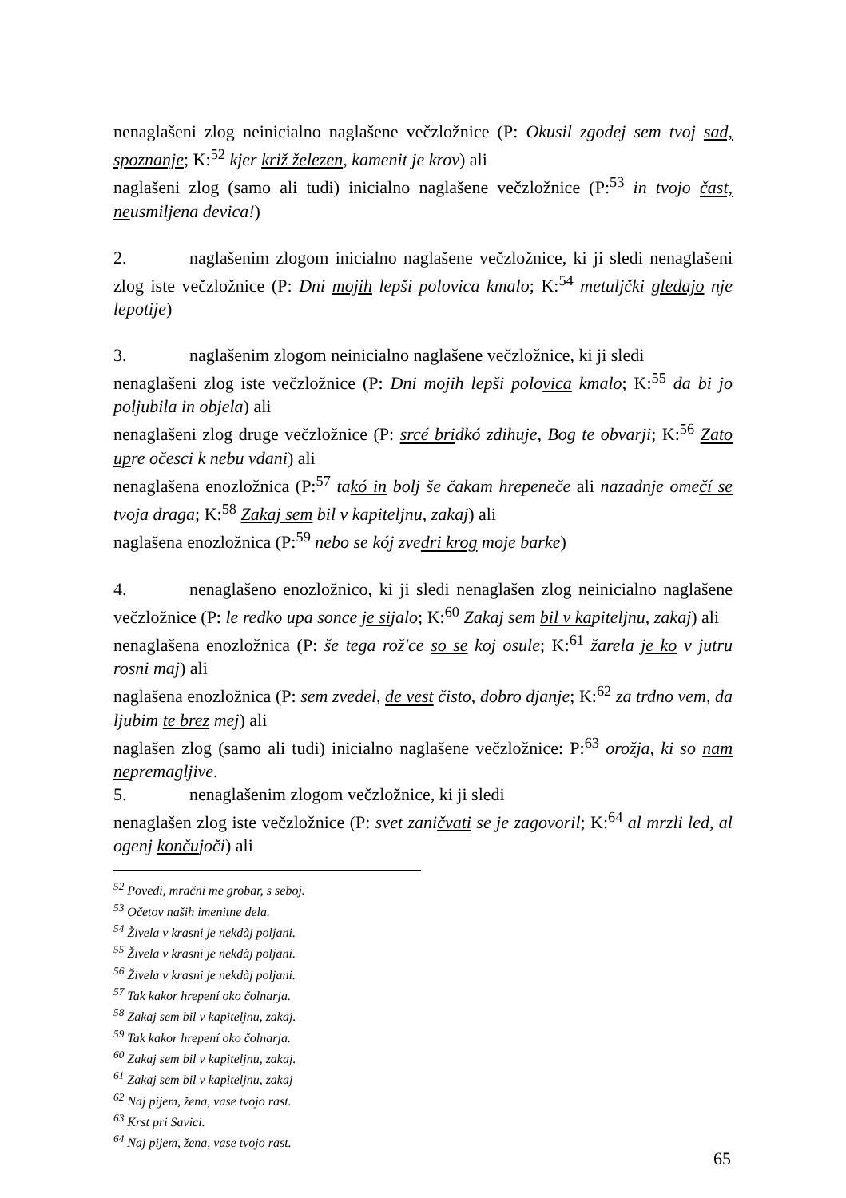nenaglašeni zlog neinicialno naglašene večzložnice (P: Okusil zgodej sem tvoj sad, spoznanje; K:<sup>52</sup> kjer križ železen, kamenit je krov) ali
naglašeni zlog (samo ali tudi) inicialno naglašene večzložnice (P:<sup>53</sup> in tvojo čast, neusmiljena devica!)
2. naglašenim zlogom inicialno naglašene večzložnice, ki ji sledi nenaglašeni zlog iste večzložnice (P: Dni mojih lepši polovica kmalo; K:<sup>54</sup> metuljčki gledajo nje lepotije)
3. naglašenim zlogom neinicialno naglašene večzložnice, ki ji sledi
nenaglašeni zlog iste večzložnice (P: Dni mojih lepši polovica kmalo; K:<sup>55</sup> da bi jo poljubila in objela) ali
nenaglašeni zlog druge večzložnice (P: srcé bridkó zdihuje, Bog te obvarji; K:<sup>56</sup> Zato upre očesci k nebu vdani) ali
nenaglašena enozložnica (P:<sup>57</sup> takó in bolj še čakam hrepeneče ali nazadnje omečí se tvoja draga; K:<sup>58</sup> Zakaj sem bil v kapiteljnu, zakaj) ali
naglašena enozložnica (P:<sup>59</sup> nebo se kój zvedri krog moje barke)
4. nenaglašeno enozložnico, ki ji sledi nenaglašen zlog neinicialno naglašene večzložnice (P: le redko upa sonce je sijalo; K:<sup>60</sup> Zakaj sem bil v kapiteljnu, zakaj) ali
nenaglašena enozložnica (P: še tega rož'ce so se koj osule; K:<sup>61</sup> žarela je ko v jutru rosni maj) ali
naglašena enozložnica (P: sem zvedel, de vest čisto, dobro djanje; K:<sup>62</sup> za trdno vem, da ljubim te brez mej) ali
naglašen zlog (samo ali tudi) inicialno naglašene večzložnice: P:<sup>63</sup> orožja, ki so nam nepremagljive.
5. nenaglašenim zlogom večzložnice, ki ji sledi
nenaglašen zlog iste večzložnice (P: svet zaničvati se je zagovoril; K:<sup>64</sup> al mrzli led, al ogenj končujoči) ali
<sup>52</sup> Povedi, mračni me grobar, s seboj.
<sup>53</sup> Očetov naših imenitne dela.
<sup>54</sup> Živela v krasni je nekdàj poljani.
<sup>55</sup> Živela v krasni je nekdàj poljani.
<sup>56</sup> Živela v krasni je nekdàj poljani.
<sup>57</sup> Tak kakor hrepení oko čolnarja.
<sup>58</sup> Zakaj sem bil v kapiteljnu, zakaj.
<sup>59</sup> Tak kakor hrepení oko čolnarja.
<sup>60</sup> Zakaj sem bil v kapiteljnu, zakaj.
<sup>61</sup> Zakaj sem bil v kapiteljnu, zakaj
<sup>62</sup> Naj pijem, žena, vase tvojo rast.
<sup>63</sup> Krst pri Savici.
<sup>64</sup> Naj pijem, žena, vase tvojo rast.
65